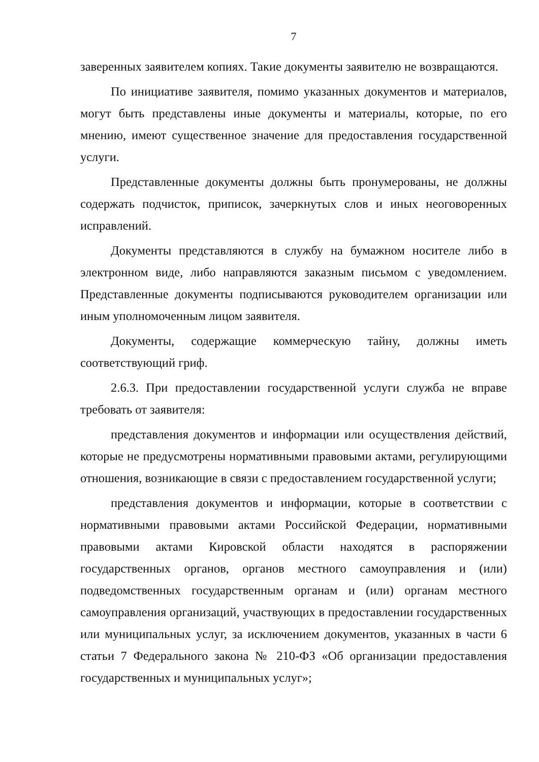7
заверенных заявителем копиях. Такие документы заявителю не возвращаются.
По инициативе заявителя, помимо указанных документов и материалов, могут быть представлены иные документы и материалы, которые, по его мнению, имеют существенное значение для предоставления государственной услуги.
Представленные документы должны быть пронумерованы, не должны содержать подчисток, приписок, зачеркнутых слов и иных неоговоренных исправлений.
Документы представляются в службу на бумажном носителе либо в электронном виде, либо направляются заказным письмом с уведомлением. Представленные документы подписываются руководителем организации или иным уполномоченным лицом заявителя.
Документы, содержащие коммерческую тайну, должны иметь соответствующий гриф.
2.6.3. При предоставлении государственной услуги служба не вправе требовать от заявителя:
представления документов и информации или осуществления действий, которые не предусмотрены нормативными правовыми актами, регулирующими отношения, возникающие в связи с предоставлением государственной услуги;
представления документов и информации, которые в соответствии с нормативными правовыми актами Российской Федерации, нормативными правовыми актами Кировской области находятся в распоряжении государственных органов, органов местного самоуправления и (или) подведомственных государственным органам и (или) органам местного самоуправления организаций, участвующих в предоставлении государственных или муниципальных услуг, за исключением документов, указанных в части 6 статьи 7 Федерального закона № 210-ФЗ «Об организации предоставления государственных и муниципальных услуг»;